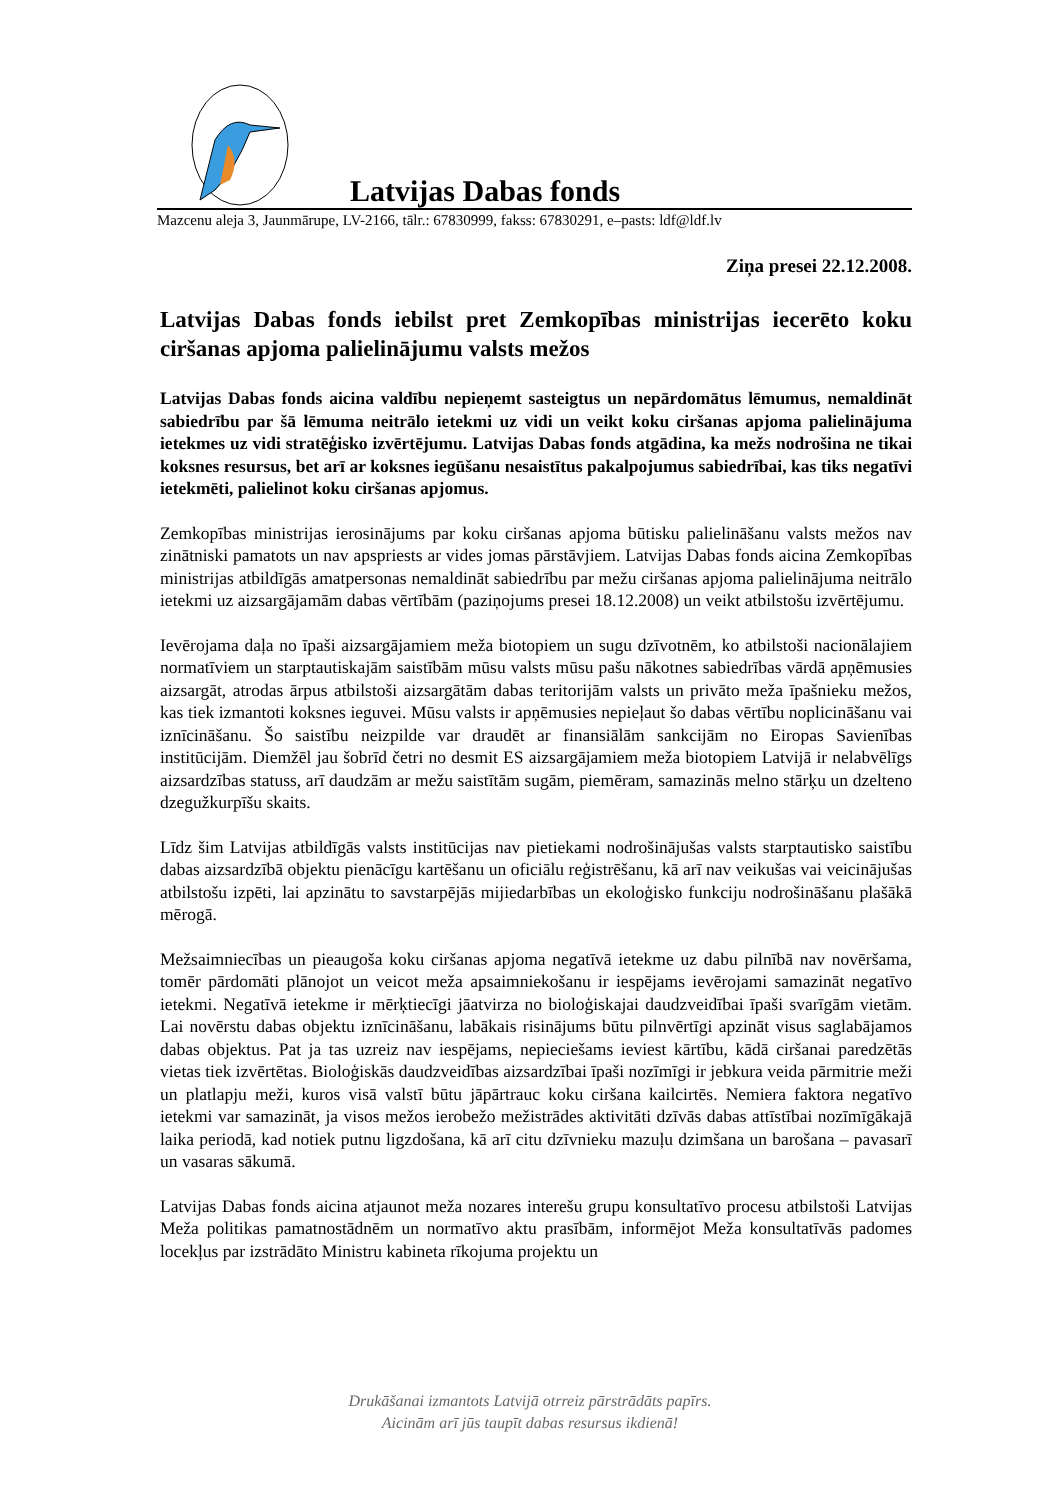Latvijas Dabas fonds
Mazcenu aleja 3, Jaunmārupe, LV-2166, tālr.: 67830999, fakss: 67830291, e–pasts: ldf@ldf.lv
Ziņa presei 22.12.2008.
Latvijas Dabas fonds iebilst pret Zemkopības ministrijas iecerēto koku ciršanas apjoma palielinājumu valsts mežos
Latvijas Dabas fonds aicina valdību nepieņemt sasteigtus un nepārdomātus lēmumus, nemaldināt sabiedrību par šā lēmuma neitrālo ietekmi uz vidi un veikt koku ciršanas apjoma palielinājuma ietekmes uz vidi stratēģisko izvērtējumu. Latvijas Dabas fonds atgādina, ka mežs nodrošina ne tikai koksnes resursus, bet arī ar koksnes iegūšanu nesaistītus pakalpojumus sabiedrībai, kas tiks negatīvi ietekmēti, palielinot koku ciršanas apjomus.
Zemkopības ministrijas ierosinājums par koku ciršanas apjoma būtisku palielināšanu valsts mežos nav zinātniski pamatots un nav apspriests ar vides jomas pārstāvjiem. Latvijas Dabas fonds aicina Zemkopības ministrijas atbildīgās amatpersonas nemaldināt sabiedrību par mežu ciršanas apjoma palielinājuma neitrālo ietekmi uz aizsargājamām dabas vērtībām (paziņojums presei 18.12.2008) un veikt atbilstošu izvērtējumu.
Ievērojama daļa no īpaši aizsargājamiem meža biotopiem un sugu dzīvotnēm, ko atbilstoši nacionālajiem normatīviem un starptautiskajām saistībām mūsu valsts mūsu pašu nākotnes sabiedrības vārdā apņēmusies aizsargāt, atrodas ārpus atbilstoši aizsargātām dabas teritorijām valsts un privāto meža īpašnieku mežos, kas tiek izmantoti koksnes ieguvei. Mūsu valsts ir apņēmusies nepieļaut šo dabas vērtību noplicināšanu vai iznīcināšanu. Šo saistību neizpilde var draudēt ar finansiālām sankcijām no Eiropas Savienības institūcijām. Diemžēl jau šobrīd četri no desmit ES aizsargājamiem meža biotopiem Latvijā ir nelabvēlīgs aizsardzības statuss, arī daudzām ar mežu saistītām sugām, piemēram, samazinās melno stārķu un dzelteno dzegužkurpīšu skaits.
Līdz šim Latvijas atbildīgās valsts institūcijas nav pietiekami nodrošinājušas valsts starptautisko saistību dabas aizsardzībā objektu pienācīgu kartēšanu un oficiālu reģistrēšanu, kā arī nav veikušas vai veicinājušas atbilstošu izpēti, lai apzinātu to savstarpējās mijiedarbības un ekoloģisko funkciju nodrošināšanu plašākā mērogā.
Mežsaimniecības un pieaugoša koku ciršanas apjoma negatīvā ietekme uz dabu pilnībā nav novēršama, tomēr pārdomāti plānojot un veicot meža apsaimniekošanu ir iespējams ievērojami samazināt negatīvo ietekmi. Negatīvā ietekme ir mērķtiecīgi jāatvirza no bioloģiskajai daudzveidībai īpaši svarīgām vietām. Lai novērstu dabas objektu iznīcināšanu, labākais risinājums būtu pilnvērtīgi apzināt visus saglabājamos dabas objektus. Pat ja tas uzreiz nav iespējams, nepieciešams ieviest kārtību, kādā ciršanai paredzētās vietas tiek izvērtētas. Bioloģiskās daudzveidības aizsardzībai īpaši nozīmīgi ir jebkura veida pārmitrie meži un platlapju meži, kuros visā valstī būtu jāpārtrauc koku ciršana kailcirtēs. Nemiera faktora negatīvo ietekmi var samazināt, ja visos mežos ierobežo mežistrādes aktivitāti dzīvās dabas attīstībai nozīmīgākajā laika periodā, kad notiek putnu ligzdošana, kā arī citu dzīvnieku mazuļu dzimšana un barošana – pavasarī un vasaras sākumā.
Latvijas Dabas fonds aicina atjaunot meža nozares interešu grupu konsultatīvo procesu atbilstoši Latvijas Meža politikas pamatnostādnēm un normatīvo aktu prasībām, informējot Meža konsultatīvās padomes locekļus par izstrādāto Ministru kabineta rīkojuma projektu un
Drukāšanai izmantots Latvijā otrreiz pārstrādāts papīrs.
Aicinām arī jūs taupīt dabas resursus ikdienā!